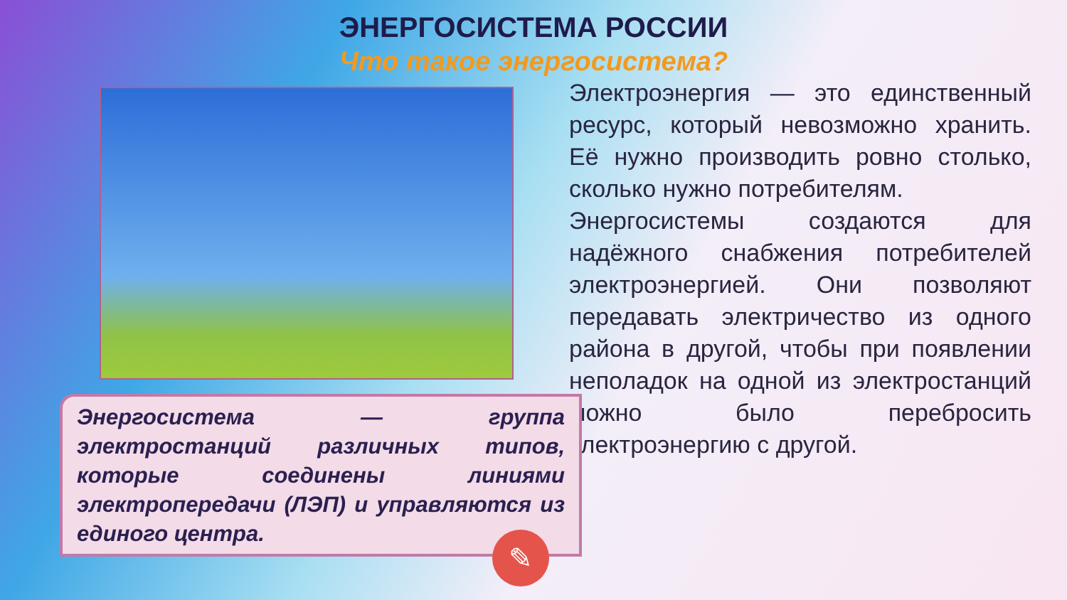ЭНЕРГОСИСТЕМА РОССИИ
Что такое энергосистема?
Энергосистема — группа электростанций различных типов, которые соединены линиями электропередачи (ЛЭП) и управляются из единого центра.
✎
Электроэнергия — это единственный ресурс, который невозможно хранить. Её нужно производить ровно столько, сколько нужно потребителям.
Энергосистемы создаются для надёжного снабжения потребителей электроэнергией. Они позволяют передавать электричество из одного района в другой, чтобы при появлении неполадок на одной из электростанций можно было перебросить электроэнергию с другой.